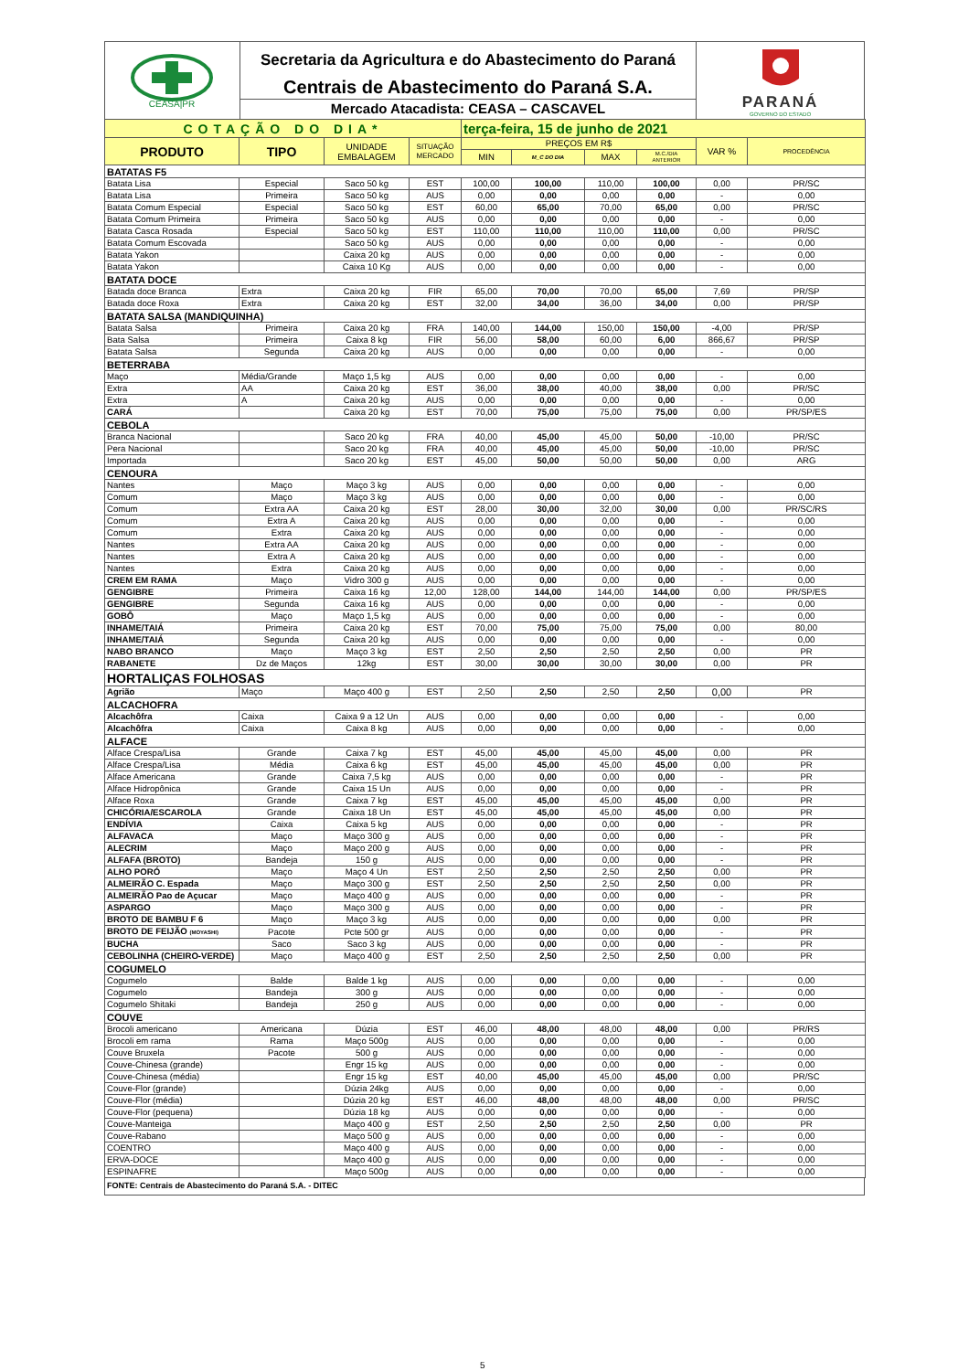CEASA|PR
Secretaria da Agricultura e do Abastecimento do Paraná
Centrais de Abastecimento do Paraná S.A.
Mercado Atacadista: CEASA – CASCAVEL
PARANÁ
GOVERNO DO ESTADO
| COTAÇÃO DO DIA* | | | | terça-feira, 15 de junho de 2021 | | | | | |
| PRODUTO | TIPO | UNIDADE EMBALAGEM | SITUAÇÃO MERCADO | PREÇOS EM R$ | | | | VAR % | PROCEDÊNCIA |
| | | | | MIN | M_C DO DIA | MAX | M.C./DIA ANTERIOR | | |
| BATATAS F5 | | | | | | | | | |
| Batata Lisa | Especial | Saco 50 kg | EST | 100,00 | 100,00 | 110,00 | 100,00 | 0,00 | PR/SC |
| Batata Lisa | Primeira | Saco 50 kg | AUS | 0,00 | 0,00 | 0,00 | 0,00 | - | 0,00 |
| Batata Comum Especial | Especial | Saco 50 kg | EST | 60,00 | 65,00 | 70,00 | 65,00 | 0,00 | PR/SC |
| Batata Comum Primeira | Primeira | Saco 50 kg | AUS | 0,00 | 0,00 | 0,00 | 0,00 | - | 0,00 |
| Batata Casca Rosada | Especial | Saco 50 kg | EST | 110,00 | 110,00 | 110,00 | 110,00 | 0,00 | PR/SC |
| Batata Comum Escovada | | Saco 50 kg | AUS | 0,00 | 0,00 | 0,00 | 0,00 | - | 0,00 |
| Batata Yakon | | Caixa 20 kg | AUS | 0,00 | 0,00 | 0,00 | 0,00 | - | 0,00 |
| Batata Yakon | | Caixa 10 Kg | AUS | 0,00 | 0,00 | 0,00 | 0,00 | - | 0,00 |
| BATATA DOCE | | | | | | | | | |
| Batada doce Branca | Extra | Caixa 20 kg | FIR | 65,00 | 70,00 | 70,00 | 65,00 | 7,69 | PR/SP |
| Batada doce Roxa | Extra | Caixa 20 kg | EST | 32,00 | 34,00 | 36,00 | 34,00 | 0,00 | PR/SP |
| BATATA SALSA (MANDIQUINHA) | | | | | | | | | |
| Batata Salsa | Primeira | Caixa 20 kg | FRA | 140,00 | 144,00 | 150,00 | 150,00 | -4,00 | PR/SP |
| Bata Salsa | Primeira | Caixa 8 kg | FIR | 56,00 | 58,00 | 60,00 | 6,00 | 866,67 | PR/SP |
| Batata Salsa | Segunda | Caixa 20 kg | AUS | 0,00 | 0,00 | 0,00 | 0,00 | - | 0,00 |
| BETERRABA | | | | | | | | | |
| Maço | Média/Grande | Maço 1,5 kg | AUS | 0,00 | 0,00 | 0,00 | 0,00 | - | 0,00 |
| Extra | AA | Caixa 20 kg | EST | 36,00 | 38,00 | 40,00 | 38,00 | 0,00 | PR/SC |
| Extra | A | Caixa 20 kg | AUS | 0,00 | 0,00 | 0,00 | 0,00 | - | 0,00 |
| CARÁ | | Caixa 20 kg | EST | 70,00 | 75,00 | 75,00 | 75,00 | 0,00 | PR/SP/ES |
| CEBOLA | | | | | | | | | |
| Branca Nacional | | Saco 20 kg | FRA | 40,00 | 45,00 | 45,00 | 50,00 | -10,00 | PR/SC |
| Pera Nacional | | Saco 20 kg | FRA | 40,00 | 45,00 | 45,00 | 50,00 | -10,00 | PR/SC |
| Importada | | Saco 20 kg | EST | 45,00 | 50,00 | 50,00 | 50,00 | 0,00 | ARG |
| CENOURA | | | | | | | | | |
| Nantes | Maço | Maço 3 kg | AUS | 0,00 | 0,00 | 0,00 | 0,00 | - | 0,00 |
| Comum | Maço | Maço 3 kg | AUS | 0,00 | 0,00 | 0,00 | 0,00 | - | 0,00 |
| Comum | Extra AA | Caixa 20 kg | EST | 28,00 | 30,00 | 32,00 | 30,00 | 0,00 | PR/SC/RS |
| Comum | Extra A | Caixa 20 kg | AUS | 0,00 | 0,00 | 0,00 | 0,00 | - | 0,00 |
| Comum | Extra | Caixa 20 kg | AUS | 0,00 | 0,00 | 0,00 | 0,00 | - | 0,00 |
| Nantes | Extra AA | Caixa 20 kg | AUS | 0,00 | 0,00 | 0,00 | 0,00 | - | 0,00 |
| Nantes | Extra A | Caixa 20 kg | AUS | 0,00 | 0,00 | 0,00 | 0,00 | - | 0,00 |
| Nantes | Extra | Caixa 20 kg | AUS | 0,00 | 0,00 | 0,00 | 0,00 | - | 0,00 |
| CREM EM RAMA | Maço | Vidro 300 g | AUS | 0,00 | 0,00 | 0,00 | 0,00 | - | 0,00 |
| GENGIBRE | Primeira | Caixa 16 kg | 12,00 | 128,00 | 144,00 | 144,00 | 144,00 | 0,00 | PR/SP/ES |
| GENGIBRE | Segunda | Caixa 16 kg | AUS | 0,00 | 0,00 | 0,00 | 0,00 | - | 0,00 |
| GOBÔ | Maço | Maço 1,5 kg | AUS | 0,00 | 0,00 | 0,00 | 0,00 | - | 0,00 |
| INHAME/TAIÁ | Primeira | Caixa 20 kg | EST | 70,00 | 75,00 | 75,00 | 75,00 | 0,00 | 80,00 |
| INHAME/TAIÁ | Segunda | Caixa 20 kg | AUS | 0,00 | 0,00 | 0,00 | 0,00 | - | 0,00 |
| NABO BRANCO | Maço | Maço 3 kg | EST | 2,50 | 2,50 | 2,50 | 2,50 | 0,00 | PR |
| RABANETE | Dz de Maços | 12kg | EST | 30,00 | 30,00 | 30,00 | 30,00 | 0,00 | PR |
| HORTALIÇAS FOLHOSAS | | | | | | | | | |
| Agrião | Maço | Maço 400 g | EST | 2,50 | 2,50 | 2,50 | 2,50 | 0,00 | PR |
| ALCACHOFRA | | | | | | | | | |
| Alcachôfra | Caixa | Caixa 9 a 12 Un | AUS | 0,00 | 0,00 | 0,00 | 0,00 | - | 0,00 |
| Alcachôfra | Caixa | Caixa 8 kg | AUS | 0,00 | 0,00 | 0,00 | 0,00 | - | 0,00 |
| ALFACE | | | | | | | | | |
| Alface Crespa/Lisa | Grande | Caixa 7 kg | EST | 45,00 | 45,00 | 45,00 | 45,00 | 0,00 | PR |
| Alface Crespa/Lisa | Média | Caixa 6 kg | EST | 45,00 | 45,00 | 45,00 | 45,00 | 0,00 | PR |
| Alface Americana | Grande | Caixa 7,5 kg | AUS | 0,00 | 0,00 | 0,00 | 0,00 | - | PR |
| Alface Hidropônica | Grande | Caixa 15 Un | AUS | 0,00 | 0,00 | 0,00 | 0,00 | - | PR |
| Alface Roxa | Grande | Caixa 7 kg | EST | 45,00 | 45,00 | 45,00 | 45,00 | 0,00 | PR |
| CHICÓRIA/ESCAROLA | Grande | Caixa 18 Un | EST | 45,00 | 45,00 | 45,00 | 45,00 | 0,00 | PR |
| ENDÍVIA | Caixa | Caixa 5 kg | AUS | 0,00 | 0,00 | 0,00 | 0,00 | - | PR |
| ALFAVACA | Maço | Maço 300 g | AUS | 0,00 | 0,00 | 0,00 | 0,00 | - | PR |
| ALECRIM | Maço | Maço 200 g | AUS | 0,00 | 0,00 | 0,00 | 0,00 | - | PR |
| ALFAFA (BROTO) | Bandeja | 150 g | AUS | 0,00 | 0,00 | 0,00 | 0,00 | - | PR |
| ALHO PORÓ | Maço | Maço 4 Un | EST | 2,50 | 2,50 | 2,50 | 2,50 | 0,00 | PR |
| ALMEIRÃO C. Espada | Maço | Maço 300 g | EST | 2,50 | 2,50 | 2,50 | 2,50 | 0,00 | PR |
| ALMEIRÃO Pao de Açucar | Maço | Maço 400 g | AUS | 0,00 | 0,00 | 0,00 | 0,00 | - | PR |
| ASPARGO | Maço | Maço 300 g | AUS | 0,00 | 0,00 | 0,00 | 0,00 | - | PR |
| BROTO DE BAMBU F 6 | Maço | Maço 3 kg | AUS | 0,00 | 0,00 | 0,00 | 0,00 | 0,00 | PR |
| BROTO DE FEIJÃO (MOYASHI) | Pacote | Pcte 500 gr | AUS | 0,00 | 0,00 | 0,00 | 0,00 | - | PR |
| BUCHA | Saco | Saco 3 kg | AUS | 0,00 | 0,00 | 0,00 | 0,00 | - | PR |
| CEBOLINHA (CHEIRO-VERDE) | Maço | Maço 400 g | EST | 2,50 | 2,50 | 2,50 | 2,50 | 0,00 | PR |
| COGUMELO | | | | | | | | | |
| Cogumelo | Balde | Balde 1 kg | AUS | 0,00 | 0,00 | 0,00 | 0,00 | - | 0,00 |
| Cogumelo | Bandeja | 300 g | AUS | 0,00 | 0,00 | 0,00 | 0,00 | - | 0,00 |
| Cogumelo Shitaki | Bandeja | 250 g | AUS | 0,00 | 0,00 | 0,00 | 0,00 | - | 0,00 |
| COUVE | | | | | | | | | |
| Brocoli americano | Americana | Dúzia | EST | 46,00 | 48,00 | 48,00 | 48,00 | 0,00 | PR/RS |
| Brocoli em rama | Rama | Maço 500g | AUS | 0,00 | 0,00 | 0,00 | 0,00 | - | 0,00 |
| Couve Bruxela | Pacote | 500 g | AUS | 0,00 | 0,00 | 0,00 | 0,00 | - | 0,00 |
| Couve-Chinesa (grande) | | Engr 15 kg | AUS | 0,00 | 0,00 | 0,00 | 0,00 | - | 0,00 |
| Couve-Chinesa (média) | | Engr 15 kg | EST | 40,00 | 45,00 | 45,00 | 45,00 | 0,00 | PR/SC |
| Couve-Flor (grande) | | Dúzia 24kg | AUS | 0,00 | 0,00 | 0,00 | 0,00 | - | 0,00 |
| Couve-Flor (média) | | Dúzia 20 kg | EST | 46,00 | 48,00 | 48,00 | 48,00 | 0,00 | PR/SC |
| Couve-Flor (pequena) | | Dúzia 18 kg | AUS | 0,00 | 0,00 | 0,00 | 0,00 | - | 0,00 |
| Couve-Manteiga | | Maço 400 g | EST | 2,50 | 2,50 | 2,50 | 2,50 | 0,00 | PR |
| Couve-Rabano | | Maço 500 g | AUS | 0,00 | 0,00 | 0,00 | 0,00 | - | 0,00 |
| COENTRO | | Maço 400 g | AUS | 0,00 | 0,00 | 0,00 | 0,00 | - | 0,00 |
| ERVA-DOCE | | Maço 400 g | AUS | 0,00 | 0,00 | 0,00 | 0,00 | - | 0,00 |
| ESPINAFRE | | Maço 500g | AUS | 0,00 | 0,00 | 0,00 | 0,00 | - | 0,00 |
FONTE: Centrais de Abastecimento do Paraná S.A. - DITEC
5